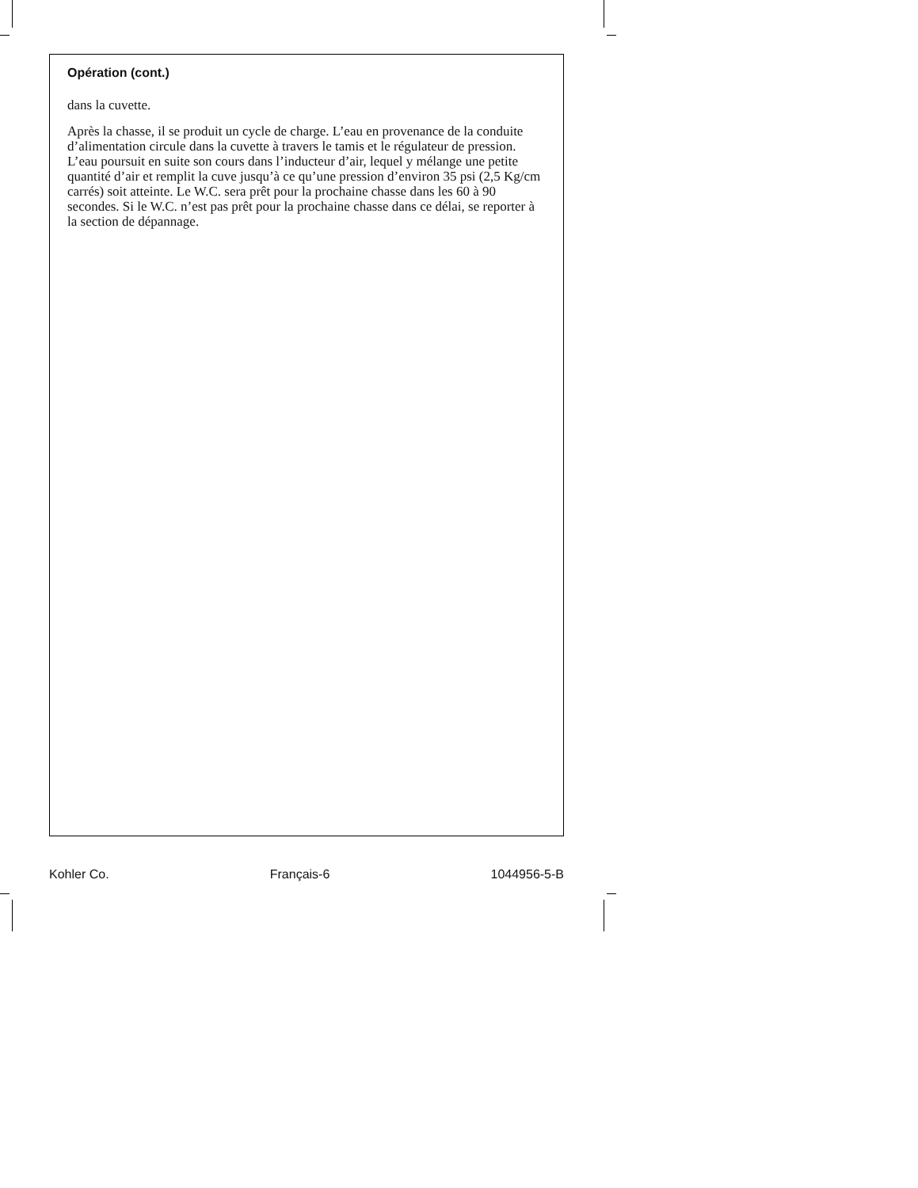Opération (cont.)
dans la cuvette.
Après la chasse, il se produit un cycle de charge. L’eau en provenance de la conduite d’alimentation circule dans la cuvette à travers le tamis et le régulateur de pression. L’eau poursuit en suite son cours dans l’inducteur d’air, lequel y mélange une petite quantité d’air et remplit la cuve jusqu’à ce qu’une pression d’environ 35 psi (2,5 Kg/cm carrés) soit atteinte. Le W.C. sera prêt pour la prochaine chasse dans les 60 à 90 secondes. Si le W.C. n’est pas prêt pour la prochaine chasse dans ce délai, se reporter à la section de dépannage.
Kohler Co. Français-6 1044956-5-B